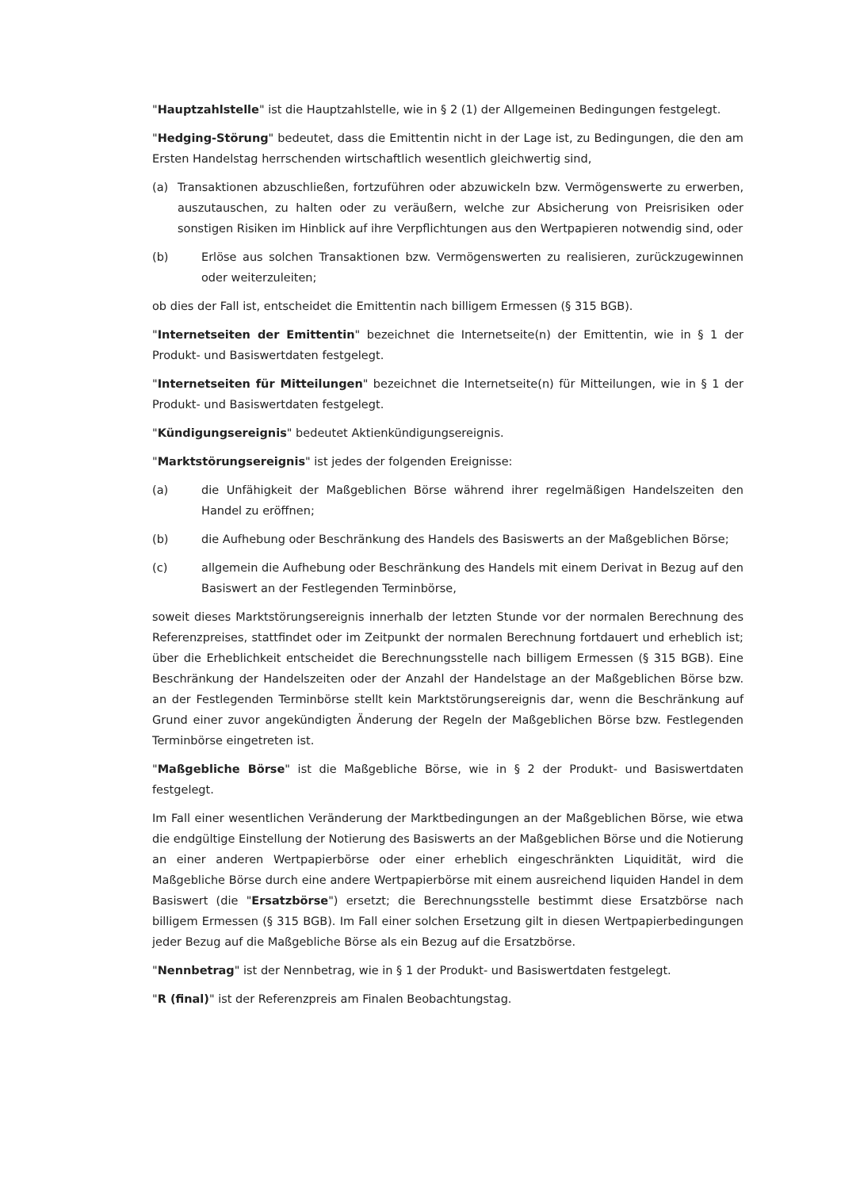"Hauptzahlstelle" ist die Hauptzahlstelle, wie in § 2 (1) der Allgemeinen Bedingungen festgelegt.
"Hedging-Störung" bedeutet, dass die Emittentin nicht in der Lage ist, zu Bedingungen, die den am Ersten Handelstag herrschenden wirtschaftlich wesentlich gleichwertig sind,
(a) Transaktionen abzuschließen, fortzuführen oder abzuwickeln bzw. Vermögenswerte zu erwerben, auszutauschen, zu halten oder zu veräußern, welche zur Absicherung von Preisrisiken oder sonstigen Risiken im Hinblick auf ihre Verpflichtungen aus den Wertpapieren notwendig sind, oder
(b) Erlöse aus solchen Transaktionen bzw. Vermögenswerten zu realisieren, zurückzugewinnen oder weiterzuleiten;
ob dies der Fall ist, entscheidet die Emittentin nach billigem Ermessen (§ 315 BGB).
"Internetseiten der Emittentin" bezeichnet die Internetseite(n) der Emittentin, wie in § 1 der Produkt- und Basiswertdaten festgelegt.
"Internetseiten für Mitteilungen" bezeichnet die Internetseite(n) für Mitteilungen, wie in § 1 der Produkt- und Basiswertdaten festgelegt.
"Kündigungsereignis" bedeutet Aktienkündigungsereignis.
"Marktstörungsereignis" ist jedes der folgenden Ereignisse:
(a) die Unfähigkeit der Maßgeblichen Börse während ihrer regelmäßigen Handelszeiten den Handel zu eröffnen;
(b) die Aufhebung oder Beschränkung des Handels des Basiswerts an der Maßgeblichen Börse;
(c) allgemein die Aufhebung oder Beschränkung des Handels mit einem Derivat in Bezug auf den Basiswert an der Festlegenden Terminbörse,
soweit dieses Marktstörungsereignis innerhalb der letzten Stunde vor der normalen Berechnung des Referenzpreises, stattfindet oder im Zeitpunkt der normalen Berechnung fortdauert und erheblich ist; über die Erheblichkeit entscheidet die Berechnungsstelle nach billigem Ermessen (§ 315 BGB). Eine Beschränkung der Handelszeiten oder der Anzahl der Handelstage an der Maßgeblichen Börse bzw. an der Festlegenden Terminbörse stellt kein Marktstörungsereignis dar, wenn die Beschränkung auf Grund einer zuvor angekündigten Änderung der Regeln der Maßgeblichen Börse bzw. Festlegenden Terminbörse eingetreten ist.
"Maßgebliche Börse" ist die Maßgebliche Börse, wie in § 2 der Produkt- und Basiswertdaten festgelegt.
Im Fall einer wesentlichen Veränderung der Marktbedingungen an der Maßgeblichen Börse, wie etwa die endgültige Einstellung der Notierung des Basiswerts an der Maßgeblichen Börse und die Notierung an einer anderen Wertpapierbörse oder einer erheblich eingeschränkten Liquidität, wird die Maßgebliche Börse durch eine andere Wertpapierbörse mit einem ausreichend liquiden Handel in dem Basiswert (die "Ersatzbörse") ersetzt; die Berechnungsstelle bestimmt diese Ersatzbörse nach billigem Ermessen (§ 315 BGB). Im Fall einer solchen Ersetzung gilt in diesen Wertpapierbedingungen jeder Bezug auf die Maßgebliche Börse als ein Bezug auf die Ersatzbörse.
"Nennbetrag" ist der Nennbetrag, wie in § 1 der Produkt- und Basiswertdaten festgelegt.
"R (final)" ist der Referenzpreis am Finalen Beobachtungstag.